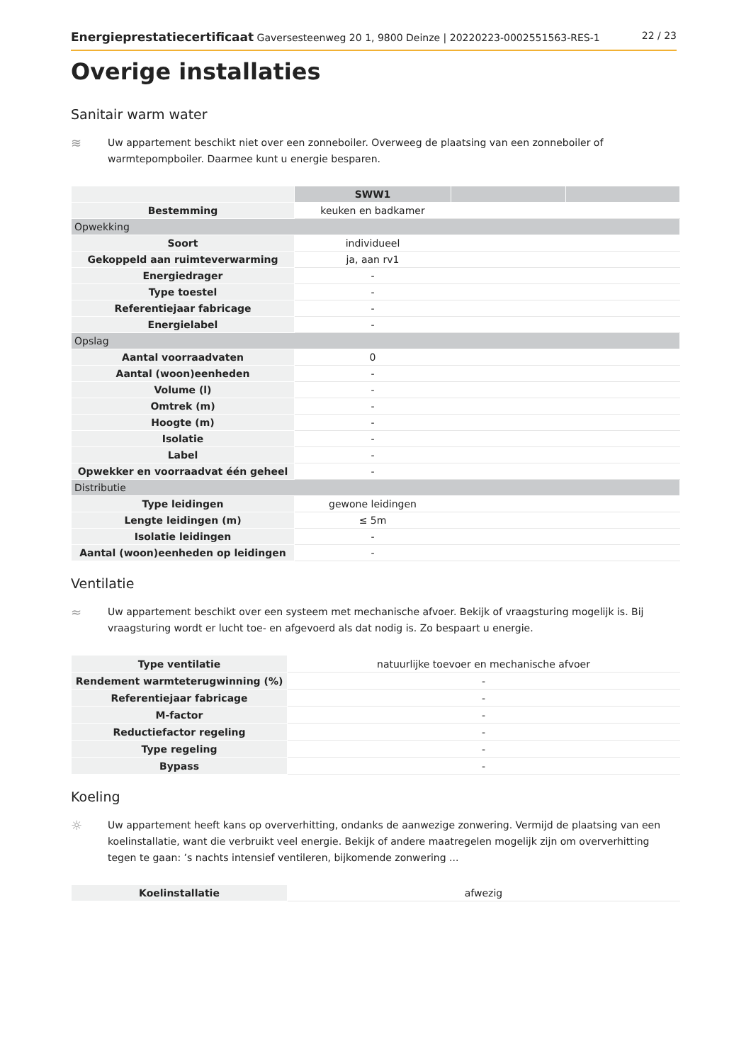Energieprestatiecertificaat Gaversesteenweg 20 1, 9800 Deinze | 20220223-0002551563-RES-1 22 / 23
Overige installaties
Sanitair warm water
≋
Uw appartement beschikt niet over een zonneboiler. Overweeg de plaatsing van een zonneboiler of warmtepompboiler. Daarmee kunt u energie besparen.
| | SWW1 | | |
| Bestemming | keuken en badkamer | | |
| Opwekking | | | |
| Soort | individueel | | |
| Gekoppeld aan ruimteverwarming | ja, aan rv1 | | |
| Energiedrager | - | | |
| Type toestel | - | | |
| Referentiejaar fabricage | - | | |
| Energielabel | - | | |
| Opslag | | | |
| Aantal voorraadvaten | 0 | | |
| Aantal (woon)eenheden | - | | |
| Volume (l) | - | | |
| Omtrek (m) | - | | |
| Hoogte (m) | - | | |
| Isolatie | - | | |
| Label | - | | |
| Opwekker en voorraadvat één geheel | - | | |
| Distributie | | | |
| Type leidingen | gewone leidingen | | |
| Lengte leidingen (m) | ≤ 5m | | |
| Isolatie leidingen | - | | |
| Aantal (woon)eenheden op leidingen | - | | |
Ventilatie
≈
Uw appartement beschikt over een systeem met mechanische afvoer. Bekijk of vraagsturing mogelijk is. Bij vraagsturing wordt er lucht toe- en afgevoerd als dat nodig is. Zo bespaart u energie.
| Type ventilatie | natuurlijke toevoer en mechanische afvoer |
| Rendement warmteterugwinning (%) | - |
| Referentiejaar fabricage | - |
| M-factor | - |
| Reductiefactor regeling | - |
| Type regeling | - |
| Bypass | - |
Koeling
☼
Uw appartement heeft kans op oververhitting, ondanks de aanwezige zonwering. Vermijd de plaatsing van een koelinstallatie, want die verbruikt veel energie. Bekijk of andere maatregelen mogelijk zijn om oververhitting tegen te gaan: ’s nachts intensief ventileren, bijkomende zonwering ...
| Koelinstallatie | afwezig |